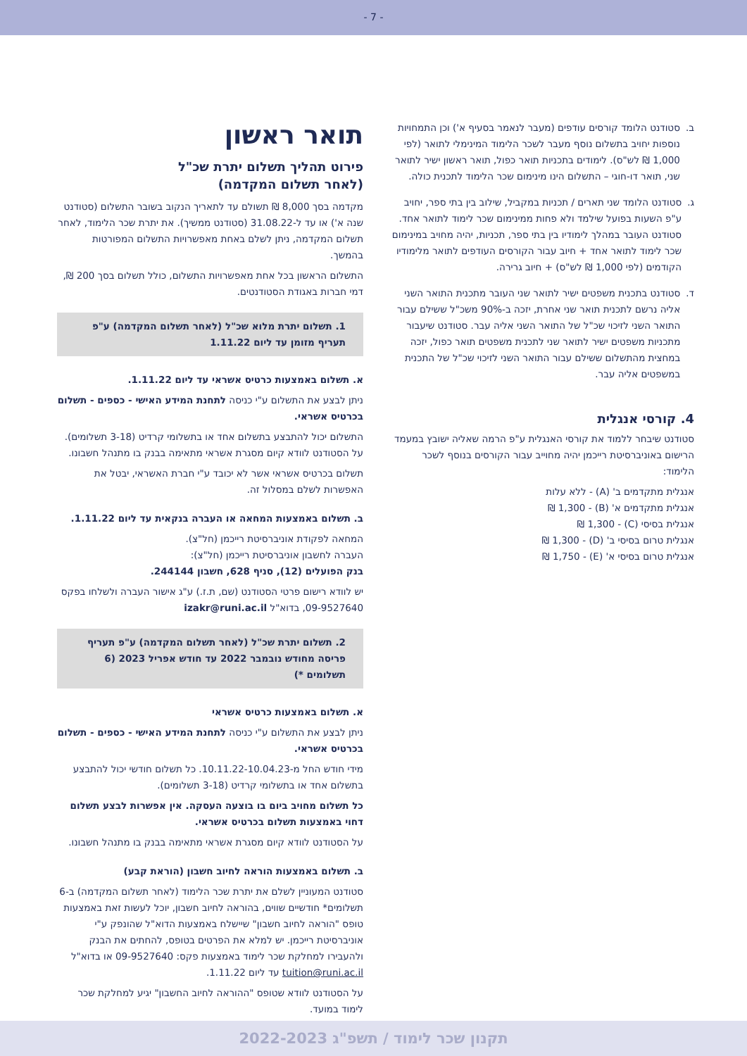- 7 -
ב. סטודנט הלומד קורסים עודפים (מעבר לנאמר בסעיף א') וכן התמחויות נוספות יחויב בתשלום נוסף מעבר לשכר הלימוד המינימלי לתואר (לפי 1,000 ₪ לש"ס). לימודים בתכניות תואר כפול, תואר ראשון ישיר לתואר שני, תואר דו-חוגי – התשלום הינו מינימום שכר הלימוד לתכנית כולה.
ג. סטודנט הלומד שני תארים / תכניות במקביל, שילוב בין בתי ספר, יחויב ע"פ השעות בפועל שילמד ולא פחות ממינימום שכר לימוד לתואר אחד. סטודנט העובר במהלך לימודיו בין בתי ספר, תכניות, יהיה מחויב במינימום שכר לימוד לתואר אחד + חיוב עבור הקורסים העודפים לתואר מלימודיו הקודמים (לפי 1,000 ₪ לש"ס) + חיוב גרירה.
ד. סטודנט בתכנית משפטים ישיר לתואר שני העובר מתכנית התואר השני אליה נרשם לתכנית תואר שני אחרת, יזכה ב-90% משכ"ל ששילם עבור התואר השני לזיכוי שכ"ל של התואר השני אליה עבר. סטודנט שיעבור מתכניות משפטים ישיר לתואר שני לתכנית משפטים תואר כפול, יזכה במחצית מהתשלום ששילם עבור התואר השני לזיכוי שכ"ל של התכנית במשפטים אליה עבר.
4. קורסי אנגלית
סטודנט שיבחר ללמוד את קורסי האנגלית ע"פ הרמה שאליה ישובץ במעמד הרישום באוניברסיטת רייכמן יהיה מחוייב עבור הקורסים בנוסף לשכר הלימוד:
אנגלית מתקדמים ב' (A) - ללא עלות
אנגלית מתקדמים א' (B) - 1,300 ₪
אנגלית בסיסי (C) - 1,300 ₪
אנגלית טרום בסיסי ב' (D) - 1,300 ₪
אנגלית טרום בסיסי א' (E) - 1,750 ₪
תואר ראשון
פירוט תהליך תשלום יתרת שכ"ל
(לאחר תשלום המקדמה)
מקדמה בסך 8,000 ₪ תשולם עד לתאריך הנקוב בשובר התשלום (סטודנט שנה א') או עד ל-31.08.22 (סטודנט ממשיך). את יתרת שכר הלימוד, לאחר תשלום המקדמה, ניתן לשלם באחת מאפשרויות התשלום המפורטות בהמשך.
התשלום הראשון בכל אחת מאפשרויות התשלום, כולל תשלום בסך 200 ₪, דמי חברות באגודת הסטודנטים.
1. תשלום יתרת מלוא שכ"ל (לאחר תשלום המקדמה) ע"פ תעריף מזומן עד ליום 1.11.22
א. תשלום באמצעות כרטיס אשראי עד ליום 1.11.22.
ניתן לבצע את התשלום ע"י כניסה לתחנת המידע האישי - כספים - תשלום בכרטיס אשראי.
התשלום יכול להתבצע בתשלום אחד או בתשלומי קרדיט (3-18 תשלומים). על הסטודנט לוודא קיום מסגרת אשראי מתאימה בבנק בו מתנהל חשבונו.
תשלום בכרטיס אשראי אשר לא יכובד ע"י חברת האשראי, יבטל את האפשרות לשלם במסלול זה.
ב. תשלום באמצעות המחאה או העברה בנקאית עד ליום 1.11.22.
המחאה לפקודת אוניברסיטת רייכמן (חל"צ).
העברה לחשבון אוניברסיטת רייכמן (חל"צ):
בנק הפועלים (12), סניף 628, חשבון 244144.
יש לוודא רישום פרטי הסטודנט (שם, ת.ז.) ע"ג אישור העברה ולשלחו בפקס 09-9527640, בדוא"ל izakr@runi.ac.il
2. תשלום יתרת שכ"ל (לאחר תשלום המקדמה) ע"פ תעריף פריסה מחודש נובמבר 2022 עד חודש אפריל 2023 (6 תשלומים *)
א. תשלום באמצעות כרטיס אשראי
ניתן לבצע את התשלום ע"י כניסה לתחנת המידע האישי - כספים - תשלום בכרטיס אשראי.
מידי חודש החל מ-10.11.22-10.04.23. כל תשלום חודשי יכול להתבצע בתשלום אחד או בתשלומי קרדיט (3-18 תשלומים).
כל תשלום מחויב ביום בו בוצעה העסקה. אין אפשרות לבצע תשלום דחוי באמצעות תשלום בכרטיס אשראי.
על הסטודנט לוודא קיום מסגרת אשראי מתאימה בבנק בו מתנהל חשבונו.
ב. תשלום באמצעות הוראה לחיוב חשבון (הוראת קבע)
סטודנט המעוניין לשלם את יתרת שכר הלימוד (לאחר תשלום המקדמה) ב-6 תשלומים* חודשיים שווים, בהוראה לחיוב חשבון, יוכל לעשות זאת באמצעות טופס "הוראה לחיוב חשבון" שיישלח באמצעות הדוא"ל שהונפק ע"י אוניברסיטת רייכמן. יש למלא את הפרטים בטופס, להחתים את הבנק ולהעבירו למחלקת שכר לימוד באמצעות פקס: 09-9527640 או בדוא"ל tuition@runi.ac.il עד ליום 1.11.22.
על הסטודנט לוודא שטופס "ההוראה לחיוב החשבון" יגיע למחלקת שכר לימוד במועד.
תקנון שכר לימוד / תשפ"ג 2022-2023